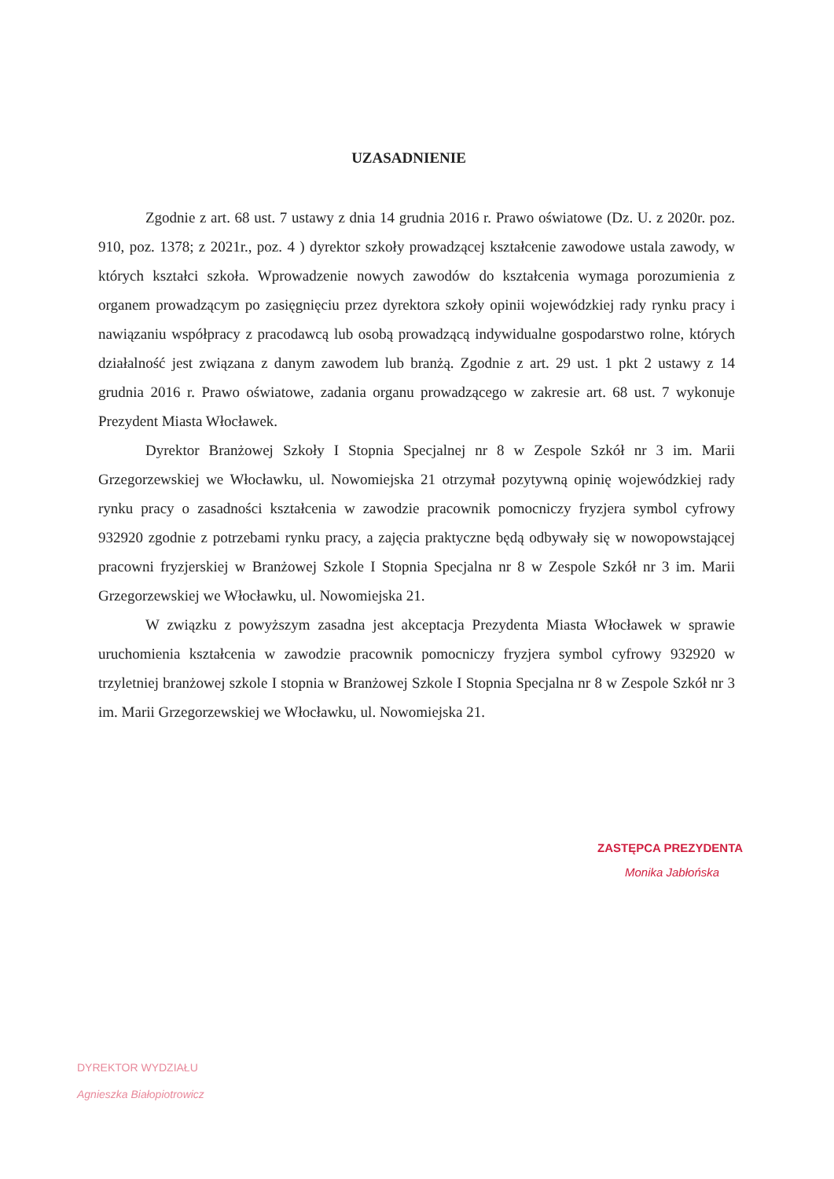UZASADNIENIE
Zgodnie z art. 68 ust. 7 ustawy z dnia 14 grudnia 2016 r. Prawo oświatowe (Dz. U. z 2020r. poz. 910, poz. 1378; z 2021r., poz. 4 ) dyrektor szkoły prowadzącej kształcenie zawodowe ustala zawody, w których kształci szkoła. Wprowadzenie nowych zawodów do kształcenia wymaga porozumienia z organem prowadzącym po zasięgnięciu przez dyrektora szkoły opinii wojewódzkiej rady rynku pracy i nawiązaniu współpracy z pracodawcą lub osobą prowadzącą indywidualne gospodarstwo rolne, których działalność jest związana z danym zawodem lub branżą. Zgodnie z art. 29 ust. 1 pkt 2 ustawy z 14 grudnia 2016 r. Prawo oświatowe, zadania organu prowadzącego w zakresie art. 68 ust. 7 wykonuje Prezydent Miasta Włocławek.
Dyrektor Branżowej Szkoły I Stopnia Specjalnej nr 8 w Zespole Szkół nr 3 im. Marii Grzegorzewskiej we Włocławku, ul. Nowomiejska 21 otrzymał pozytywną opinię wojewódzkiej rady rynku pracy o zasadności kształcenia w zawodzie pracownik pomocniczy fryzjera symbol cyfrowy 932920 zgodnie z potrzebami rynku pracy, a zajęcia praktyczne będą odbywały się w nowopowstającej pracowni fryzjerskiej w Branżowej Szkole I Stopnia Specjalna nr 8 w Zespole Szkół nr 3 im. Marii Grzegorzewskiej we Włocławku, ul. Nowomiejska 21.
W związku z powyższym zasadna jest akceptacja Prezydenta Miasta Włocławek w sprawie uruchomienia kształcenia w zawodzie pracownik pomocniczy fryzjera symbol cyfrowy 932920 w trzyletniej branżowej szkole I stopnia w Branżowej Szkole I Stopnia Specjalna nr 8 w Zespole Szkół nr 3 im. Marii Grzegorzewskiej we Włocławku, ul. Nowomiejska 21.
ZASTĘPCA PREZYDENTA
Monika Jabłońska
DYREKTOR WYDZIAŁU
Agnieszka Białopiotrowicz